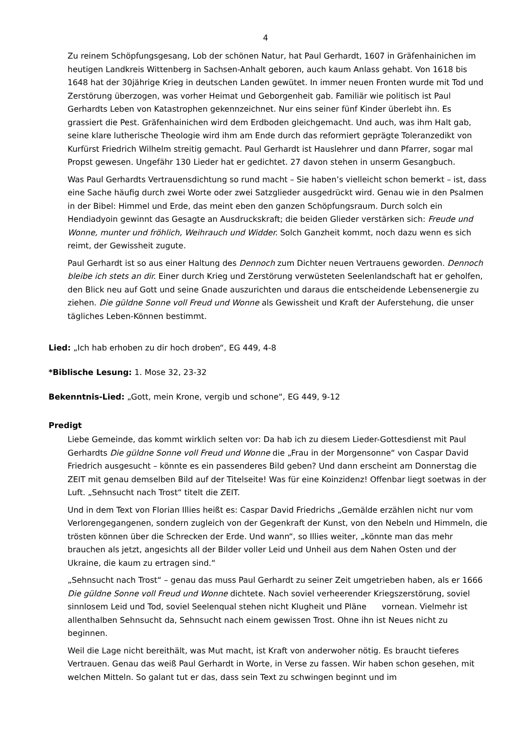4
Zu reinem Schöpfungsgesang, Lob der schönen Natur, hat Paul Gerhardt, 1607 in Gräfenhainichen im heutigen Landkreis Wittenberg in Sachsen-Anhalt geboren, auch kaum Anlass gehabt. Von 1618 bis 1648 hat der 30jährige Krieg in deutschen Landen gewütet. In immer neuen Fronten wurde mit Tod und Zerstörung überzogen, was vorher Heimat und Geborgenheit gab. Familiär wie politisch ist Paul Gerhardts Leben von Katastrophen gekennzeichnet. Nur eins seiner fünf Kinder überlebt ihn. Es grassiert die Pest. Gräfenhainichen wird dem Erdboden gleichgemacht. Und auch, was ihm Halt gab, seine klare lutherische Theologie wird ihm am Ende durch das reformiert geprägte Toleranzedikt von Kurfürst Friedrich Wilhelm streitig gemacht. Paul Gerhardt ist Hauslehrer und dann Pfarrer, sogar mal Propst gewesen. Ungefähr 130 Lieder hat er gedichtet. 27 davon stehen in unserm Gesangbuch.
Was Paul Gerhardts Vertrauensdichtung so rund macht – Sie haben’s vielleicht schon bemerkt – ist, dass eine Sache häufig durch zwei Worte oder zwei Satzglieder ausgedrückt wird. Genau wie in den Psalmen in der Bibel: Himmel und Erde, das meint eben den ganzen Schöpfungsraum. Durch solch ein Hendiadyoin gewinnt das Gesagte an Ausdruckskraft; die beiden Glieder verstärken sich: Freude und Wonne, munter und fröhlich, Weihrauch und Widder. Solch Ganzheit kommt, noch dazu wenn es sich reimt, der Gewissheit zugute.
Paul Gerhardt ist so aus einer Haltung des Dennoch zum Dichter neuen Vertrauens geworden. Dennoch bleibe ich stets an dir. Einer durch Krieg und Zerstörung verwüsteten Seelenlandschaft hat er geholfen, den Blick neu auf Gott und seine Gnade auszurichten und daraus die entscheidende Lebensenergie zu ziehen. Die güldne Sonne voll Freud und Wonne als Gewissheit und Kraft der Auferstehung, die unser tägliches Leben-Können bestimmt.
Lied: „Ich hab erhoben zu dir hoch droben“, EG 449, 4-8
*Biblische Lesung: 1. Mose 32, 23-32
Bekenntnis-Lied: „Gott, mein Krone, vergib und schone“, EG 449, 9-12
Predigt
Liebe Gemeinde, das kommt wirklich selten vor: Da hab ich zu diesem Lieder-Gottesdienst mit Paul Gerhardts Die güldne Sonne voll Freud und Wonne die „Frau in der Morgensonne“ von Caspar David Friedrich ausgesucht – könnte es ein passenderes Bild geben? Und dann erscheint am Donnerstag die ZEIT mit genau demselben Bild auf der Titelseite! Was für eine Koinzidenz! Offenbar liegt soetwas in der Luft. „Sehnsucht nach Trost“ titelt die ZEIT.
Und in dem Text von Florian Illies heißt es: Caspar David Friedrichs „Gemälde erzählen nicht nur vom Verlorengegangenen, sondern zugleich von der Gegenkraft der Kunst, von den Nebeln und Himmeln, die trösten können über die Schrecken der Erde. Und wann“, so Illies weiter, „könnte man das mehr brauchen als jetzt, angesichts all der Bilder voller Leid und Unheil aus dem Nahen Osten und der Ukraine, die kaum zu ertragen sind.“
„Sehnsucht nach Trost“ – genau das muss Paul Gerhardt zu seiner Zeit umgetrieben haben, als er 1666 Die güldne Sonne voll Freud und Wonne dichtete. Nach soviel verheerender Kriegszerstörung, soviel sinnlosem Leid und Tod, soviel Seelenqual stehen nicht Klugheit und Pläne vornean. Vielmehr ist allenthalben Sehnsucht da, Sehnsucht nach einem gewissen Trost. Ohne ihn ist Neues nicht zu beginnen.
Weil die Lage nicht bereithält, was Mut macht, ist Kraft von anderwoher nötig. Es braucht tieferes Vertrauen. Genau das weiß Paul Gerhardt in Worte, in Verse zu fassen. Wir haben schon gesehen, mit welchen Mitteln. So galant tut er das, dass sein Text zu schwingen beginnt und im